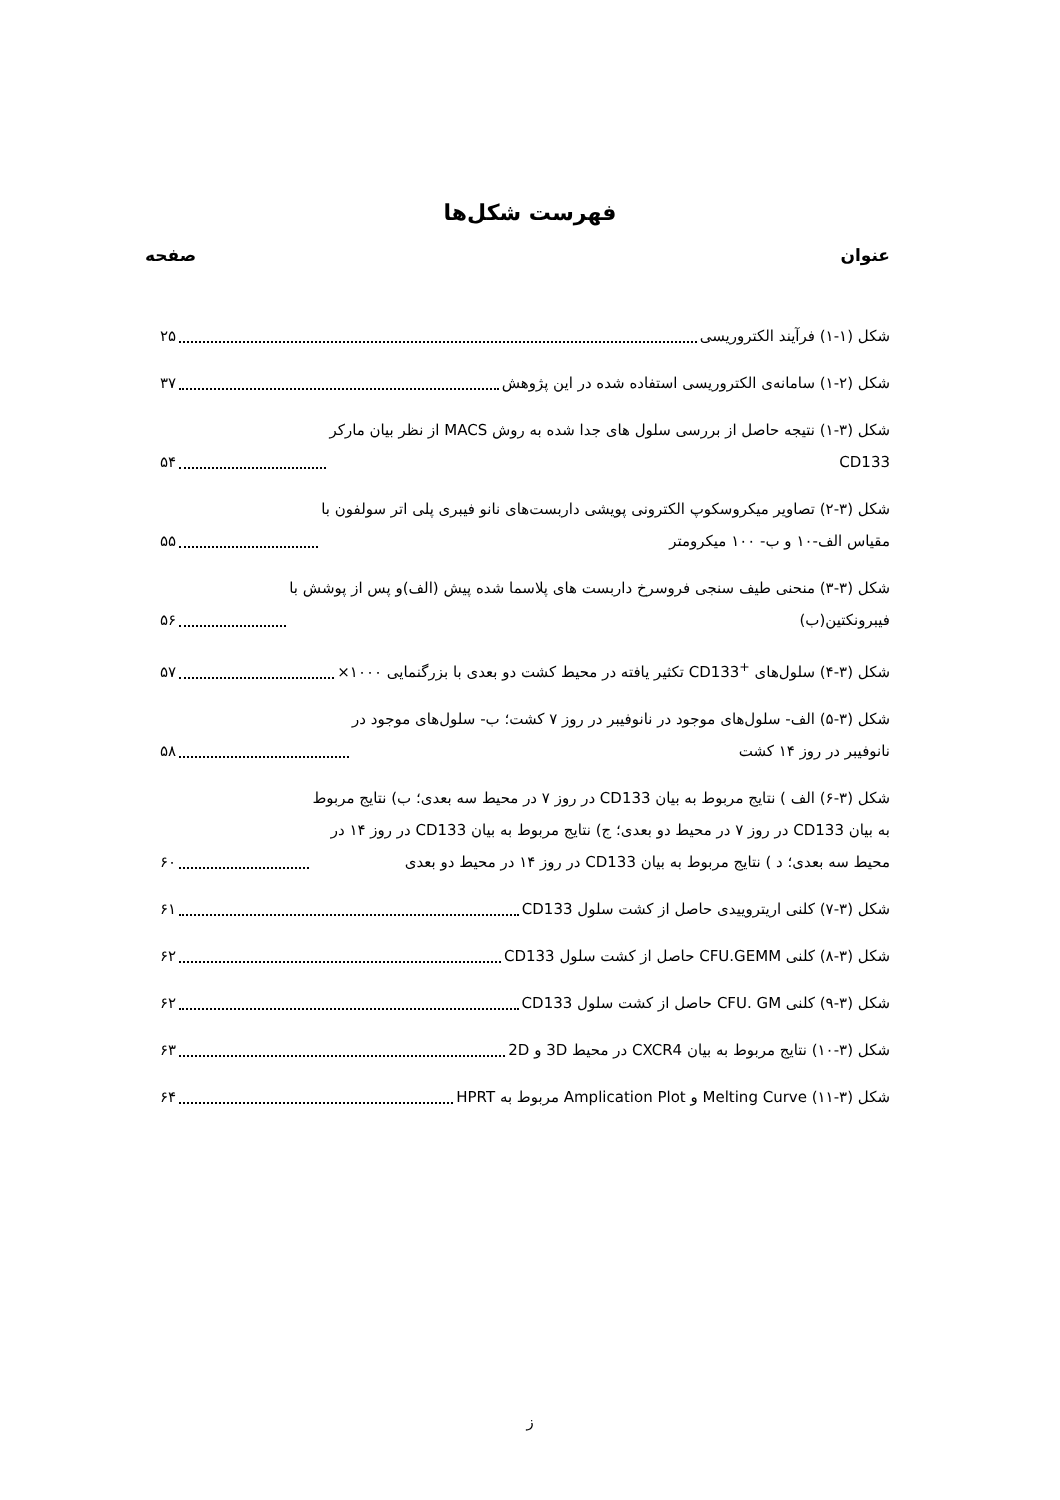فهرست شکل‌ها
عنوان صفحه
شکل (۱-۱) فرآیند الکتروریسی ۲۵
شکل (۲-۱) سامانه‌ی الکتروریسی استفاده شده در این پژوهش ۳۷
شکل (۳-۱) نتیجه حاصل از بررسی سلول های جدا شده به روش MACS از نظر بیان مارکر
CD133 ۵۴
شکل (۳-۲) تصاویر میکروسکوپ الکترونی پویشی داربست‌های نانو فیبری پلی اتر سولفون با
مقیاس الف-۱۰ و ب- ۱۰۰ میکرومتر ۵۵
شکل (۳-۳) منحنی طیف سنجی فروسرخ داربست های پلاسما شده پیش (الف)و پس از پوشش با
فیبرونکتین(ب) ۵۶
شکل (۳-۴) سلول‌های <sup>+</sup>CD133 تکثیر یافته در محیط کشت دو بعدی با بزرگنمایی ۱۰۰۰× ۵۷
شکل (۳-۵) الف- سلول‌های موجود در نانوفیبر در روز ۷ کشت؛ ب- سلول‌های موجود در
نانوفیبر در روز ۱۴ کشت ۵۸
شکل (۳-۶) الف ) نتایج مربوط به بیان CD133 در روز ۷ در محیط سه بعدی؛ ب) نتایج مربوط
به بیان CD133 در روز ۷ در محیط دو بعدی؛ ج) نتایج مربوط به بیان CD133 در روز ۱۴ در
محیط سه بعدی؛ د ) نتایج مربوط به بیان CD133 در روز ۱۴ در محیط دو بعدی ۶۰
شکل (۳-۷) کلنی اریتروییدی حاصل از کشت سلول CD133 ۶۱
شکل (۳-۸) کلنی CFU.GEMM حاصل از کشت سلول CD133 ۶۲
شکل (۳-۹) کلنی CFU. GM حاصل از کشت سلول CD133 ۶۲
شکل (۳-۱۰) نتایج مربوط به بیان CXCR4 در محیط 3D و 2D ۶۳
شکل (۳-۱۱) Melting Curve و Amplication Plot مربوط به HPRT ۶۴
ز